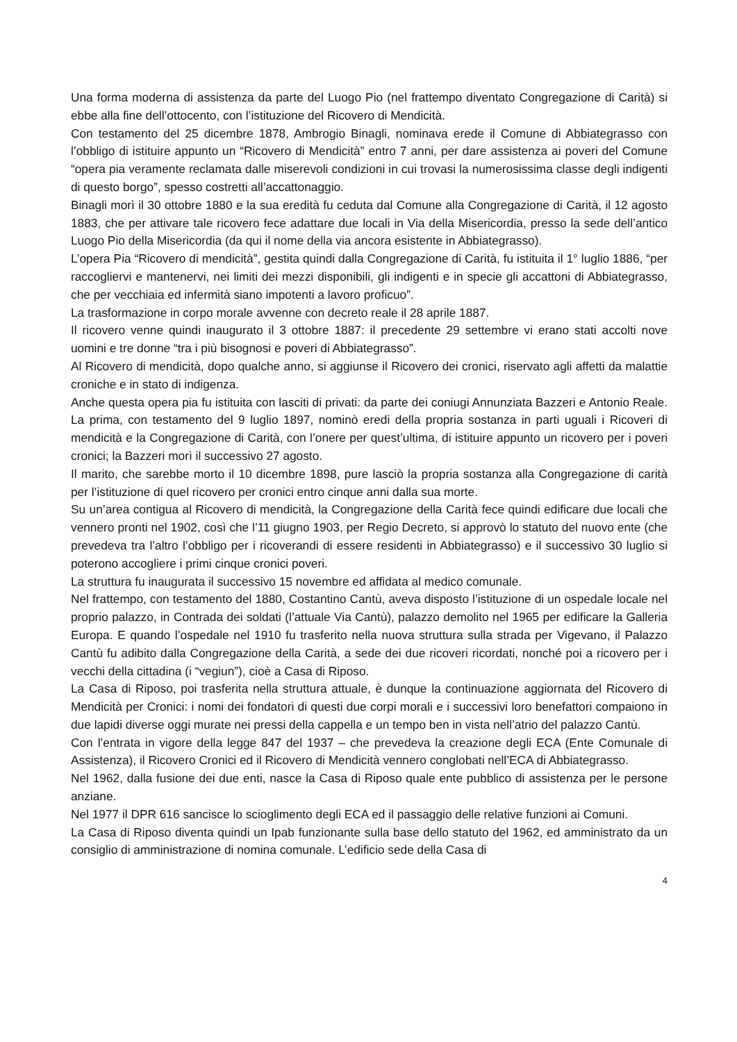Una forma moderna di assistenza da parte del Luogo Pio (nel frattempo diventato Congregazione di Carità) si ebbe alla fine dell’ottocento, con l’istituzione del Ricovero di Mendicità.
Con testamento del 25 dicembre 1878, Ambrogio Binagli, nominava erede il Comune di Abbiategrasso con l’obbligo di istituire appunto un “Ricovero di Mendicità” entro 7 anni, per dare assistenza ai poveri del Comune “opera pia veramente reclamata dalle miserevoli condizioni in cui trovasi la numerosissima classe degli indigenti di questo borgo”, spesso costretti all’accattonaggio.
Binagli morì il 30 ottobre 1880 e la sua eredità fu ceduta dal Comune alla Congregazione di Carità, il 12 agosto 1883, che per attivare tale ricovero fece adattare due locali in Via della Misericordia, presso la sede dell’antico Luogo Pio della Misericordia (da qui il nome della via ancora esistente in Abbiategrasso).
L’opera Pia “Ricovero di mendicità”, gestita quindi dalla Congregazione di Carità, fu istituita il 1° luglio 1886, “per raccogliervi e mantenervi, nei limiti dei mezzi disponibili, gli indigenti e in specie gli accattoni di Abbiategrasso, che per vecchiaia ed infermità siano impotenti a lavoro proficuo”.
La trasformazione in corpo morale avvenne con decreto reale il 28 aprile 1887.
Il ricovero venne quindi inaugurato il 3 ottobre 1887: il precedente 29 settembre vi erano stati accolti nove uomini e tre donne “tra i più bisognosi e poveri di Abbiategrasso”.
Al Ricovero di mendicità, dopo qualche anno, si aggiunse il Ricovero dei cronici, riservato agli affetti da malattie croniche e in stato di indigenza.
Anche questa opera pia fu istituita con lasciti di privati: da parte dei coniugi Annunziata Bazzeri e Antonio Reale. La prima, con testamento del 9 luglio 1897, nominò eredi della propria sostanza in parti uguali i Ricoveri di mendicità e la Congregazione di Carità, con l’onere per quest’ultima, di istituire appunto un ricovero per i poveri cronici; la Bazzeri morì il successivo 27 agosto.
Il marito, che sarebbe morto il 10 dicembre 1898, pure lasciò la propria sostanza alla Congregazione di carità per l’istituzione di quel ricovero per cronici entro cinque anni dalla sua morte.
Su un’area contigua al Ricovero di mendicità, la Congregazione della Carità fece quindi edificare due locali che vennero pronti nel 1902, così che l’11 giugno 1903, per Regio Decreto, si approvò lo statuto del nuovo ente (che prevedeva tra l’altro l’obbligo per i ricoverandi di essere residenti in Abbiategrasso) e il successivo 30 luglio si poterono accogliere i primi cinque cronici poveri.
La struttura fu inaugurata il successivo 15 novembre ed affidata al medico comunale.
Nel frattempo, con testamento del 1880, Costantino Cantù, aveva disposto l’istituzione di un ospedale locale nel proprio palazzo, in Contrada dei soldati (l’attuale Via Cantù), palazzo demolito nel 1965 per edificare la Galleria Europa. E quando l’ospedale nel 1910 fu trasferito nella nuova struttura sulla strada per Vigevano, il Palazzo Cantù fu adibito dalla Congregazione della Carità, a sede dei due ricoveri ricordati, nonché poi a ricovero per i vecchi della cittadina (i “vegiun”), cioè a Casa di Riposo.
La Casa di Riposo, poi trasferita nella struttura attuale, è dunque la continuazione aggiornata del Ricovero di Mendicità per Cronici: i nomi dei fondatori di questi due corpi morali e i successivi loro benefattori compaiono in due lapidi diverse oggi murate nei pressi della cappella e un tempo ben in vista nell’atrio del palazzo Cantù.
Con l’entrata in vigore della legge 847 del 1937 – che prevedeva la creazione degli ECA (Ente Comunale di Assistenza), il Ricovero Cronici ed il Ricovero di Mendicità vennero conglobati nell’ECA di Abbiategrasso.
Nel 1962, dalla fusione dei due enti, nasce la Casa di Riposo quale ente pubblico di assistenza per le persone anziane.
Nel 1977 il DPR 616 sancisce lo scioglimento degli ECA ed il passaggio delle relative funzioni ai Comuni.
La Casa di Riposo diventa quindi un Ipab funzionante sulla base dello statuto del 1962, ed amministrato da un consiglio di amministrazione di nomina comunale. L’edificio sede della Casa di
4